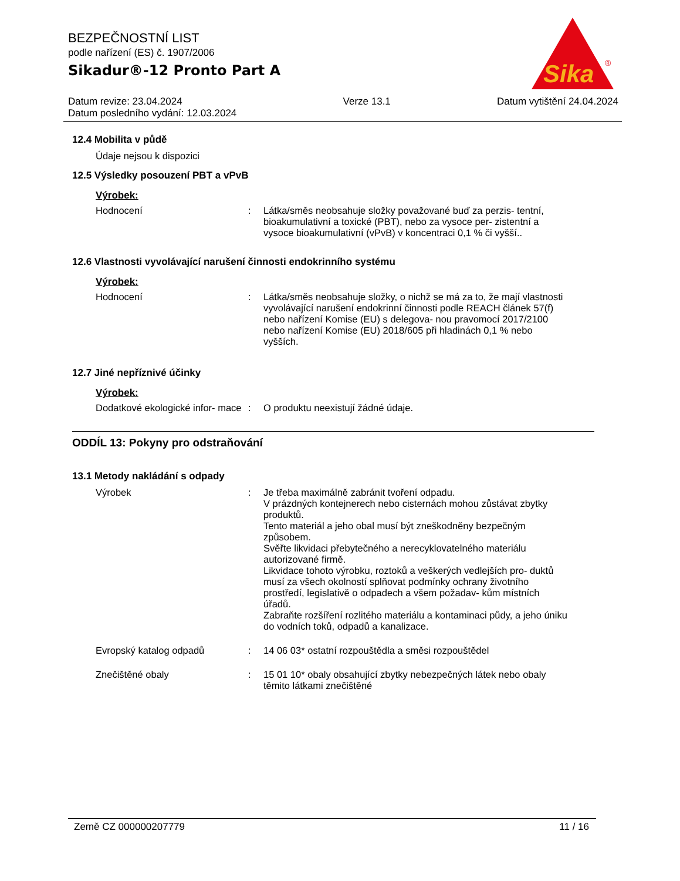BEZPEČNOSTNÍ LIST
podle nařízení (ES) č. 1907/2006
Sikadur®-12 Pronto Part A
Sika
®
Datum revize: 23.04.2024
Datum posledního vydání: 12.03.2024
Verze 13.1 Datum vytištění 24.04.2024
12.4 Mobilita v půdě
Údaje nejsou k dispozici
12.5 Výsledky posouzení PBT a vPvB
Výrobek:
Hodnocení : Látka/směs neobsahuje složky považované buď za perzis- tentní, bioakumulativní a toxické (PBT), nebo za vysoce per- zistentní a vysoce bioakumulativní (vPvB) v koncentraci 0,1 % či vyšší..
12.6 Vlastnosti vyvolávající narušení činnosti endokrinního systému
Výrobek:
Hodnocení : Látka/směs neobsahuje složky, o nichž se má za to, že mají vlastnosti vyvolávající narušení endokrinní činnosti podle REACH článek 57(f) nebo nařízení Komise (EU) s delegova- nou pravomocí 2017/2100 nebo nařízení Komise (EU) 2018/605 při hladinách 0,1 % nebo vyšších.
12.7 Jiné nepříznivé účinky
Výrobek:
Dodatkové ekologické infor- mace
: O produktu neexistují žádné údaje.
ODDÍL 13: Pokyny pro odstraňování
13.1 Metody nakládání s odpady
Výrobek : Je třeba maximálně zabránit tvoření odpadu.
V prázdných kontejnerech nebo cisternách mohou zůstávat zbytky produktů.
Tento materiál a jeho obal musí být zneškodněny bezpečným způsobem.
Svěřte likvidaci přebytečného a nerecyklovatelného materiálu autorizované firmě.
Likvidace tohoto výrobku, roztoků a veškerých vedlejších pro- duktů musí za všech okolností splňovat podmínky ochrany životního prostředí, legislativě o odpadech a všem požadav- kům místních úřadů.
Zabraňte rozšíření rozlitého materiálu a kontaminaci půdy, a jeho úniku do vodních toků, odpadů a kanalizace.
Evropský katalog odpadů : 14 06 03* ostatní rozpouštědla a směsi rozpouštědel
Znečištěné obaly : 15 01 10* obaly obsahující zbytky nebezpečných látek nebo obaly těmito látkami znečištěné
Země CZ 000000207779 11 / 16